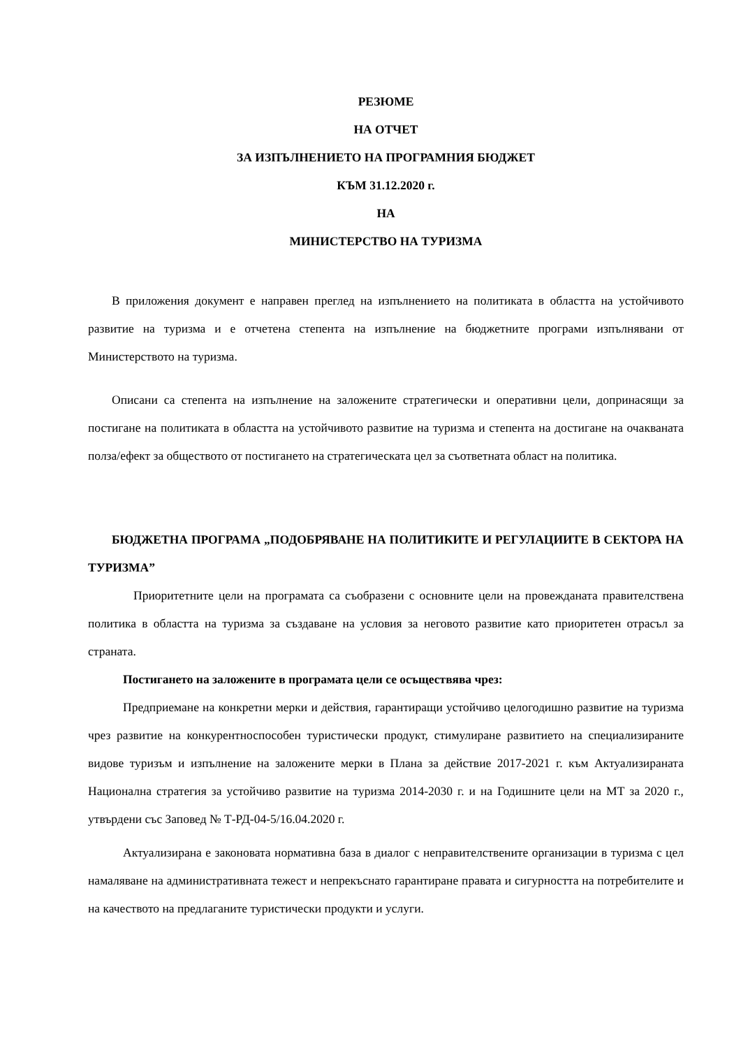РЕЗЮМЕ
НА ОТЧЕТ
ЗА ИЗПЪЛНЕНИЕТО НА ПРОГРАМНИЯ БЮДЖЕТ
КЪМ 31.12.2020 г.
НА
МИНИСТЕРСТВО НА ТУРИЗМА
В приложения документ е направен преглед на изпълнението на политиката в областта на устойчивото развитие на туризма и е отчетена степента на изпълнение на бюджетните програми изпълнявани от Министерството на туризма.
Описани са степента на изпълнение на заложените стратегически и оперативни цели, допринасящи за постигане на политиката в областта на устойчивото развитие на туризма и степента на достигане на очакваната полза/ефект за обществото от постигането на стратегическата цел за съответната област на политика.
БЮДЖЕТНА ПРОГРАМА „ПОДОБРЯВАНЕ НА ПОЛИТИКИТЕ И РЕГУЛАЦИИТЕ В СЕКТОРА НА ТУРИЗМА”
Приоритетните цели на програмата са съобразени с основните цели на провежданата правителствена политика в областта на туризма за създаване на условия за неговото развитие като приоритетен отрасъл за страната.
Постигането на заложените в програмата цели се осъществява чрез:
Предприемане на конкретни мерки и действия, гарантиращи устойчиво целогодишно развитие на туризма чрез развитие на конкурентноспособен туристически продукт, стимулиране развитието на специализираните видове туризъм и изпълнение на заложените мерки в Плана за действие 2017-2021 г. към Актуализираната Национална стратегия за устойчиво развитие на туризма 2014-2030 г. и на Годишните цели на МТ за 2020 г., утвърдени със Заповед № Т-РД-04-5/16.04.2020 г.
Актуализирана е законовата нормативна база в диалог с неправителствените организации в туризма с цел намаляване на административната тежест и непрекъснато гарантиране правата и сигурността на потребителите и на качеството на предлаганите туристически продукти и услуги.